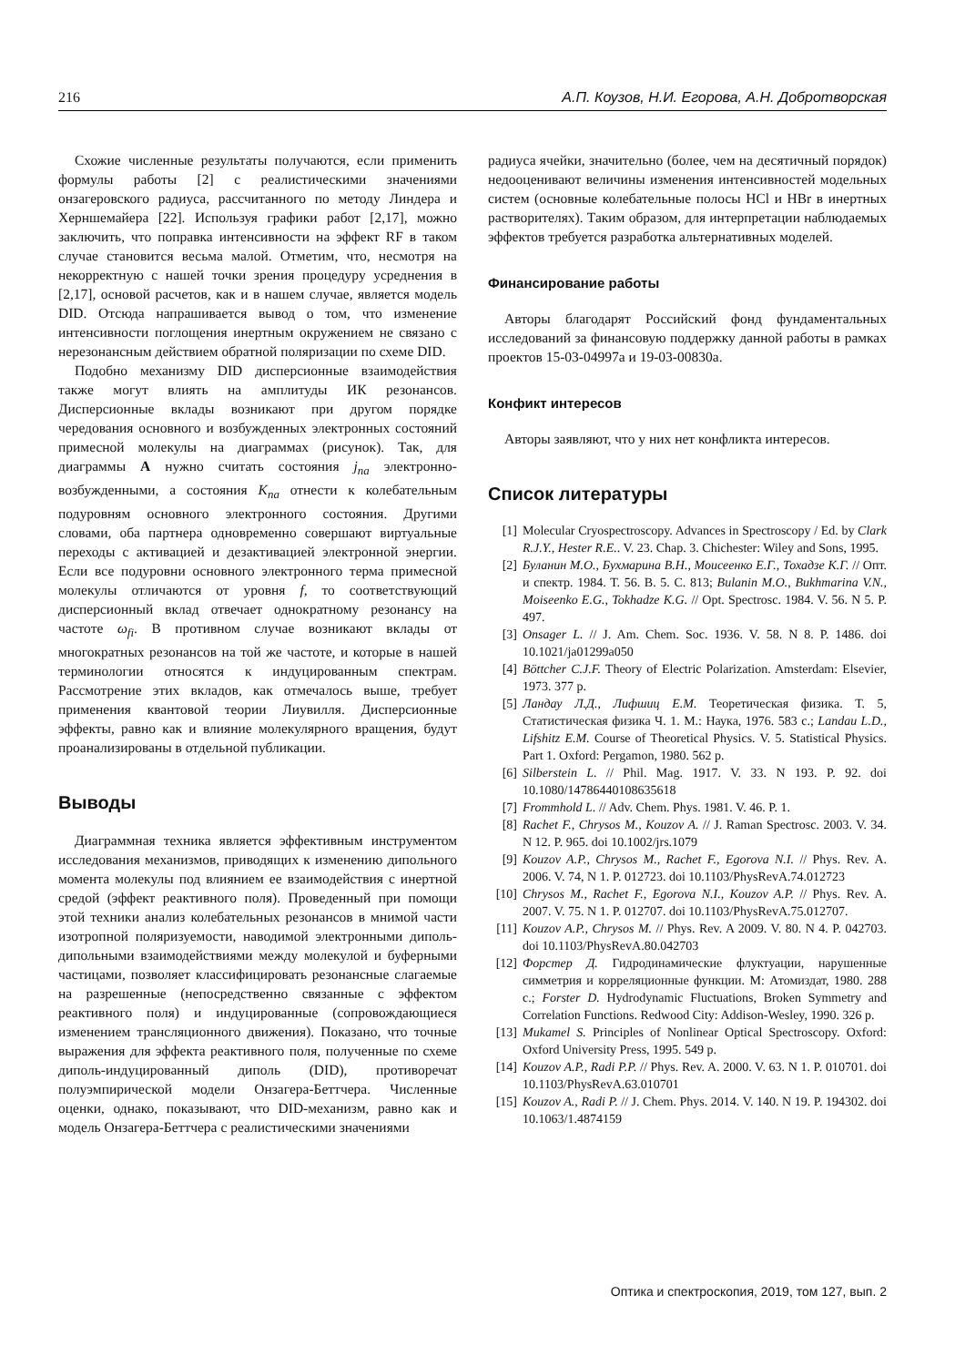216 А.П. Коузов, Н.И. Егорова, А.Н. Добротворская
Схожие численные результаты получаются, если применить формулы работы [2] с реалистическими значениями онзагеровского радиуса, рассчитанного по методу Линдера и Херншемайера [22]. Используя графики работ [2,17], можно заключить, что поправка интенсивности на эффект RF в таком случае становится весьма малой. Отметим, что, несмотря на некорректную с нашей точки зрения процедуру усреднения в [2,17], основой расчетов, как и в нашем случае, является модель DID. Отсюда напрашивается вывод о том, что изменение интенсивности поглощения инертным окружением не связано с нерезонансным действием обратной поляризации по схеме DID.
Подобно механизму DID дисперсионные взаимодействия также могут влиять на амплитуды ИК резонансов. Дисперсионные вклады возникают при другом порядке чередования основного и возбужденных электронных состояний примесной молекулы на диаграммах (рисунок). Так, для диаграммы A нужно считать состояния j<sub>na</sub> электронно-возбужденными, а состояния K<sub>na</sub> отнести к колебательным подуровням основного электронного состояния. Другими словами, оба партнера одновременно совершают виртуальные переходы с активацией и дезактивацией электронной энергии. Если все подуровни основного электронного терма примесной молекулы отличаются от уровня f, то соответствующий дисперсионный вклад отвечает однократному резонансу на частоте ω<sub>fi</sub>. В противном случае возникают вклады от многократных резонансов на той же частоте, и которые в нашей терминологии относятся к индуцированным спектрам. Рассмотрение этих вкладов, как отмечалось выше, требует применения квантовой теории Лиувилля. Дисперсионные эффекты, равно как и влияние молекулярного вращения, будут проанализированы в отдельной публикации.
Выводы
Диаграммная техника является эффективным инструментом исследования механизмов, приводящих к изменению дипольного момента молекулы под влиянием ее взаимодействия с инертной средой (эффект реактивного поля). Проведенный при помощи этой техники анализ колебательных резонансов в мнимой части изотропной поляризуемости, наводимой электронными диполь-дипольными взаимодействиями между молекулой и буферными частицами, позволяет классифицировать резонансные слагаемые на разрешенные (непосредственно связанные с эффектом реактивного поля) и индуцированные (сопровождающиеся изменением трансляционного движения). Показано, что точные выражения для эффекта реактивного поля, полученные по схеме диполь-индуцированный диполь (DID), противоречат полуэмпирической модели Онзагера-Беттчера. Численные оценки, однако, показывают, что DID-механизм, равно как и модель Онзагера-Беттчера с реалистическими значениями
радиуса ячейки, значительно (более, чем на десятичный порядок) недооценивают величины изменения интенсивностей модельных систем (основные колебательные полосы HCl и HBr в инертных растворителях). Таким образом, для интерпретации наблюдаемых эффектов требуется разработка альтернативных моделей.
Финансирование работы
Авторы благодарят Российский фонд фундаментальных исследований за финансовую поддержку данной работы в рамках проектов 15-03-04997а и 19-03-00830а.
Конфикт интересов
Авторы заявляют, что у них нет конфликта интересов.
Список литературы
[1] Molecular Cryospectroscopy. Advances in Spectroscopy / Ed. by Clark R.J.Y., Hester R.E.. V. 23. Chap. 3. Chichester: Wiley and Sons, 1995.
[2] Буланин М.О., Бухмарина В.Н., Моисеенко Е.Г., Тохадзе К.Г. // Опт. и спектр. 1984. Т. 56. В. 5. С. 813; Bulanin M.O., Bukhmarina V.N., Moiseenko E.G., Tokhadze K.G. // Opt. Spectrosc. 1984. V. 56. N 5. P. 497.
[3] Onsager L. // J. Am. Chem. Soc. 1936. V. 58. N 8. P. 1486. doi 10.1021/ja01299a050
[4] Böttcher C.J.F. Theory of Electric Polarization. Amsterdam: Elsevier, 1973. 377 p.
[5] Ландау Л.Д., Лифшиц Е.М. Теоретическая физика. Т. 5, Статистическая физика Ч. 1. М.: Наука, 1976. 583 с.; Landau L.D., Lifshitz E.M. Course of Theoretical Physics. V. 5. Statistical Physics. Part 1. Oxford: Pergamon, 1980. 562 p.
[6] Silberstein L. // Phil. Mag. 1917. V. 33. N 193. P. 92. doi 10.1080/14786440108635618
[7] Frommhold L. // Adv. Chem. Phys. 1981. V. 46. P. 1.
[8] Rachet F., Chrysos M., Kouzov A. // J. Raman Spectrosc. 2003. V. 34. N 12. P. 965. doi 10.1002/jrs.1079
[9] Kouzov A.P., Chrysos M., Rachet F., Egorova N.I. // Phys. Rev. A. 2006. V. 74, N 1. P. 012723. doi 10.1103/PhysRevA.74.012723
[10] Chrysos M., Rachet F., Egorova N.I., Kouzov A.P. // Phys. Rev. A. 2007. V. 75. N 1. P. 012707. doi 10.1103/PhysRevA.75.012707.
[11] Kouzov A.P., Chrysos M. // Phys. Rev. A 2009. V. 80. N 4. P. 042703. doi 10.1103/PhysRevA.80.042703
[12] Форстер Д. Гидродинамические флуктуации, нарушенные симметрия и корреляционные функции. М: Атомиздат, 1980. 288 с.; Forster D. Hydrodynamic Fluctuations, Broken Symmetry and Correlation Functions. Redwood City: Addison-Wesley, 1990. 326 p.
[13] Mukamel S. Principles of Nonlinear Optical Spectroscopy. Oxford: Oxford University Press, 1995. 549 p.
[14] Kouzov A.P., Radi P.P. // Phys. Rev. A. 2000. V. 63. N 1. P. 010701. doi 10.1103/PhysRevA.63.010701
[15] Kouzov A., Radi P. // J. Chem. Phys. 2014. V. 140. N 19. P. 194302. doi 10.1063/1.4874159
Оптика и спектроскопия, 2019, том 127, вып. 2